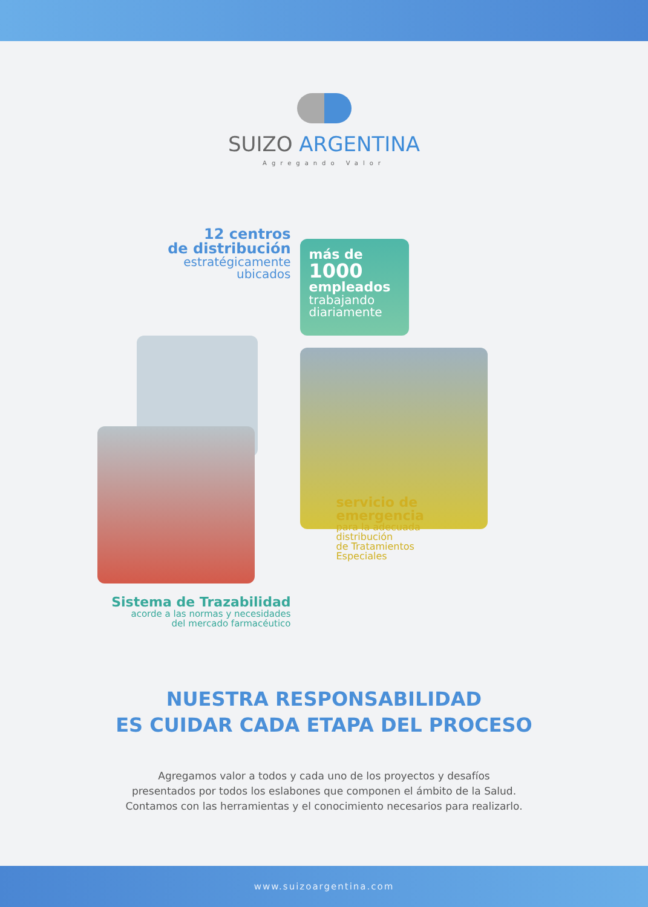SUIZO ARGENTINA
Agregando Valor
12 centros
de distribución
estratégicamente
ubicados
más de
1000
empleados
trabajando
diariamente
servicio de
emergencia
para la adecuada
distribución
de Tratamientos
Especiales
Sistema de Trazabilidad
acorde a las normas y necesidades
del mercado farmacéutico
NUESTRA RESPONSABILIDAD
ES CUIDAR CADA ETAPA DEL PROCESO
Agregamos valor a todos y cada uno de los proyectos y desafíos
presentados por todos los eslabones que componen el ámbito de la Salud.
Contamos con las herramientas y el conocimiento necesarios para realizarlo.
www.suizoargentina.com